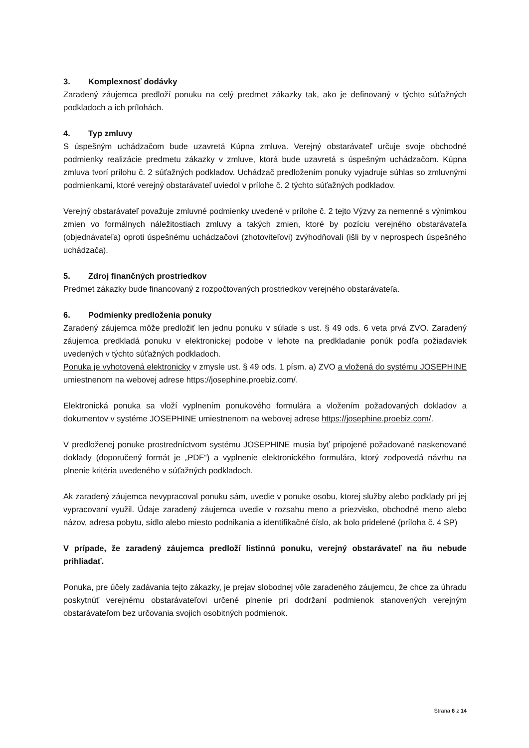3. Komplexnosť dodávky
Zaradený záujemca predloží ponuku na celý predmet zákazky tak, ako je definovaný v týchto súťažných podkladoch a ich prílohách.
4. Typ zmluvy
S úspešným uchádzačom bude uzavretá Kúpna zmluva. Verejný obstarávateľ určuje svoje obchodné podmienky realizácie predmetu zákazky v zmluve, ktorá bude uzavretá s úspešným uchádzačom. Kúpna zmluva tvorí prílohu č. 2 súťažných podkladov. Uchádzač predložením ponuky vyjadruje súhlas so zmluvnými podmienkami, ktoré verejný obstarávateľ uviedol v prílohe č. 2 týchto súťažných podkladov.
Verejný obstarávateľ považuje zmluvné podmienky uvedené v prílohe č. 2 tejto Výzvy za nemenné s výnimkou zmien vo formálnych náležitostiach zmluvy a takých zmien, ktoré by pozíciu verejného obstarávateľa (objednávateľa) oproti úspešnému uchádzačovi (zhotoviteľovi) zvýhodňovali (išli by v neprospech úspešného uchádzača).
5. Zdroj finančných prostriedkov
Predmet zákazky bude financovaný z rozpočtovaných prostriedkov verejného obstarávateľa.
6. Podmienky predloženia ponuky
Zaradený záujemca môže predložiť len jednu ponuku v súlade s ust. § 49 ods. 6 veta prvá ZVO. Zaradený záujemca predkladá ponuku v elektronickej podobe v lehote na predkladanie ponúk podľa požiadaviek uvedených v týchto súťažných podkladoch.
Ponuka je vyhotovená elektronicky v zmysle ust. § 49 ods. 1 písm. a) ZVO a vložená do systému JOSEPHINE umiestnenom na webovej adrese https://josephine.proebiz.com/.
Elektronická ponuka sa vloží vyplnením ponukového formulára a vložením požadovaných dokladov a dokumentov v systéme JOSEPHINE umiestnenom na webovej adrese https://josephine.proebiz.com/.
V predloženej ponuke prostredníctvom systému JOSEPHINE musia byť pripojené požadované naskenované doklady (doporučený formát je „PDF“) a vyplnenie elektronického formulára, ktorý zodpovedá návrhu na plnenie kritéria uvedeného v súťažných podkladoch.
Ak zaradený záujemca nevypracoval ponuku sám, uvedie v ponuke osobu, ktorej služby alebo podklady pri jej vypracovaní využil. Údaje zaradený záujemca uvedie v rozsahu meno a priezvisko, obchodné meno alebo názov, adresa pobytu, sídlo alebo miesto podnikania a identifikačné číslo, ak bolo pridelené (príloha č. 4 SP)
V prípade, že zaradený záujemca predloží listinnú ponuku, verejný obstarávateľ na ňu nebude prihliadať.
Ponuka, pre účely zadávania tejto zákazky, je prejav slobodnej vôle zaradeného záujemcu, že chce za úhradu poskytnúť verejnému obstarávateľovi určené plnenie pri dodržaní podmienok stanovených verejným obstarávateľom bez určovania svojich osobitných podmienok.
Strana 6 z 14